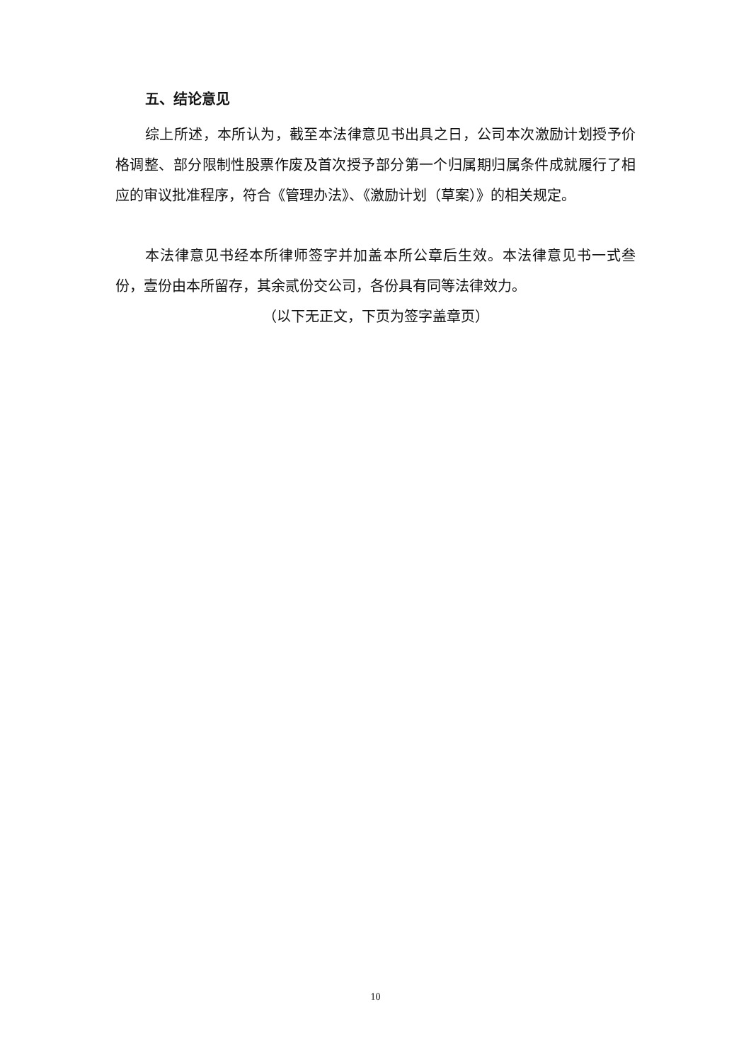五、结论意见
综上所述，本所认为，截至本法律意见书出具之日，公司本次激励计划授予价格调整、部分限制性股票作废及首次授予部分第一个归属期归属条件成就履行了相应的审议批准程序，符合《管理办法》、《激励计划（草案）》的相关规定。
本法律意见书经本所律师签字并加盖本所公章后生效。本法律意见书一式叁份，壹份由本所留存，其余贰份交公司，各份具有同等法律效力。
（以下无正文，下页为签字盖章页）
10